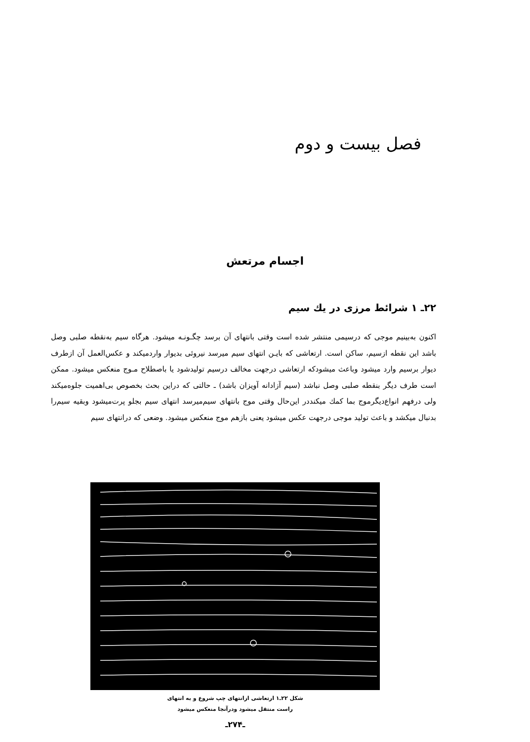فصل بیست و دوم
اجسام مرتعش
۲۲ـ ۱ شرائط مرزی در یك سیم
اکنون به‌بینیم موجی که درسیمی منتشر شده است وقتی بانتهای آن برسد چگـونـه میشود. هرگاه سیم به‌نقطه صلبی وصل باشد این نقطه ازسیم، ساکن است. ارتعاشی که بایـن انتهای سیم میرسد نیروئی بدیوار واردمیکند و عکس‌العمل آن ازطرف دیوار برسیم وارد میشود وباعث میشودکه ارتعاشی درجهت مخالف درسیم تولیدشود یا باصطلاح مـوج منعکس میشود. ممکن است طرف دیگر بنقطه صلبی وصل نباشد (سیم آزادانه آویزان باشد) ـ حالتی که دراین بحث بخصوص بی‌اهمیت جلوه‌میکند ولی درفهم انواع‌دیگرموج بما کمك میکنددر این‌حال وقتی موج بانتهای سیم‌میرسد انتهای سیم بجلو پرت‌میشود وبقیه سیم‌را بدنبال میکشد و باعث تولید موجی درجهت عکس میشود یعنی بازهم موج منعکس میشود. وضعی که درانتهای سیم
شکل ۲۲ـ۱ ارتعاشی ازانتهای چپ شروع و به انتهای
راست منتقل میشود ودرآنجا منعکس میشود
ـ۲۷۴ـ